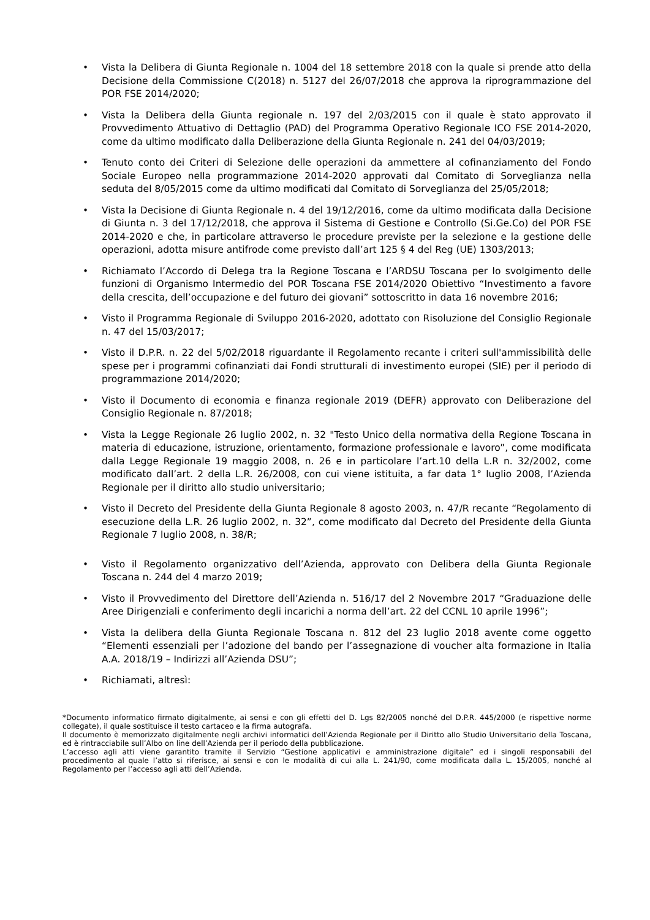• Vista la Delibera di Giunta Regionale n. 1004 del 18 settembre 2018 con la quale si prende atto della Decisione della Commissione C(2018) n. 5127 del 26/07/2018 che approva la riprogrammazione del POR FSE 2014/2020;
• Vista la Delibera della Giunta regionale n. 197 del 2/03/2015 con il quale è stato approvato il Provvedimento Attuativo di Dettaglio (PAD) del Programma Operativo Regionale ICO FSE 2014-2020, come da ultimo modificato dalla Deliberazione della Giunta Regionale n. 241 del 04/03/2019;
• Tenuto conto dei Criteri di Selezione delle operazioni da ammettere al cofinanziamento del Fondo Sociale Europeo nella programmazione 2014-2020 approvati dal Comitato di Sorveglianza nella seduta del 8/05/2015 come da ultimo modificati dal Comitato di Sorveglianza del 25/05/2018;
• Vista la Decisione di Giunta Regionale n. 4 del 19/12/2016, come da ultimo modificata dalla Decisione di Giunta n. 3 del 17/12/2018, che approva il Sistema di Gestione e Controllo (Si.Ge.Co) del POR FSE 2014-2020 e che, in particolare attraverso le procedure previste per la selezione e la gestione delle operazioni, adotta misure antifrode come previsto dall’art 125 § 4 del Reg (UE) 1303/2013;
• Richiamato l’Accordo di Delega tra la Regione Toscana e l’ARDSU Toscana per lo svolgimento delle funzioni di Organismo Intermedio del POR Toscana FSE 2014/2020 Obiettivo “Investimento a favore della crescita, dell’occupazione e del futuro dei giovani” sottoscritto in data 16 novembre 2016;
• Visto il Programma Regionale di Sviluppo 2016-2020, adottato con Risoluzione del Consiglio Regionale n. 47 del 15/03/2017;
• Visto il D.P.R. n. 22 del 5/02/2018 riguardante il Regolamento recante i criteri sull'ammissibilità delle spese per i programmi cofinanziati dai Fondi strutturali di investimento europei (SIE) per il periodo di programmazione 2014/2020;
• Visto il Documento di economia e finanza regionale 2019 (DEFR) approvato con Deliberazione del Consiglio Regionale n. 87/2018;
• Vista la Legge Regionale 26 luglio 2002, n. 32 "Testo Unico della normativa della Regione Toscana in materia di educazione, istruzione, orientamento, formazione professionale e lavoro”, come modificata dalla Legge Regionale 19 maggio 2008, n. 26 e in particolare l’art.10 della L.R n. 32/2002, come modificato dall’art. 2 della L.R. 26/2008, con cui viene istituita, a far data 1° luglio 2008, l’Azienda Regionale per il diritto allo studio universitario;
• Visto il Decreto del Presidente della Giunta Regionale 8 agosto 2003, n. 47/R recante “Regolamento di esecuzione della L.R. 26 luglio 2002, n. 32”, come modificato dal Decreto del Presidente della Giunta Regionale 7 luglio 2008, n. 38/R;
• Visto il Regolamento organizzativo dell’Azienda, approvato con Delibera della Giunta Regionale Toscana n. 244 del 4 marzo 2019;
• Visto il Provvedimento del Direttore dell’Azienda n. 516/17 del 2 Novembre 2017 “Graduazione delle Aree Dirigenziali e conferimento degli incarichi a norma dell’art. 22 del CCNL 10 aprile 1996”;
• Vista la delibera della Giunta Regionale Toscana n. 812 del 23 luglio 2018 avente come oggetto “Elementi essenziali per l’adozione del bando per l’assegnazione di voucher alta formazione in Italia A.A. 2018/19 – Indirizzi all’Azienda DSU”;
• Richiamati, altresì:
*Documento informatico firmato digitalmente, ai sensi e con gli effetti del D. Lgs 82/2005 nonché del D.P.R. 445/2000 (e rispettive norme collegate), il quale sostituisce il testo cartaceo e la firma autografa.
Il documento è memorizzato digitalmente negli archivi informatici dell’Azienda Regionale per il Diritto allo Studio Universitario della Toscana, ed è rintracciabile sull’Albo on line dell’Azienda per il periodo della pubblicazione.
L’accesso agli atti viene garantito tramite il Servizio “Gestione applicativi e amministrazione digitale” ed i singoli responsabili del procedimento al quale l’atto si riferisce, ai sensi e con le modalità di cui alla L. 241/90, come modificata dalla L. 15/2005, nonché al Regolamento per l’accesso agli atti dell’Azienda.